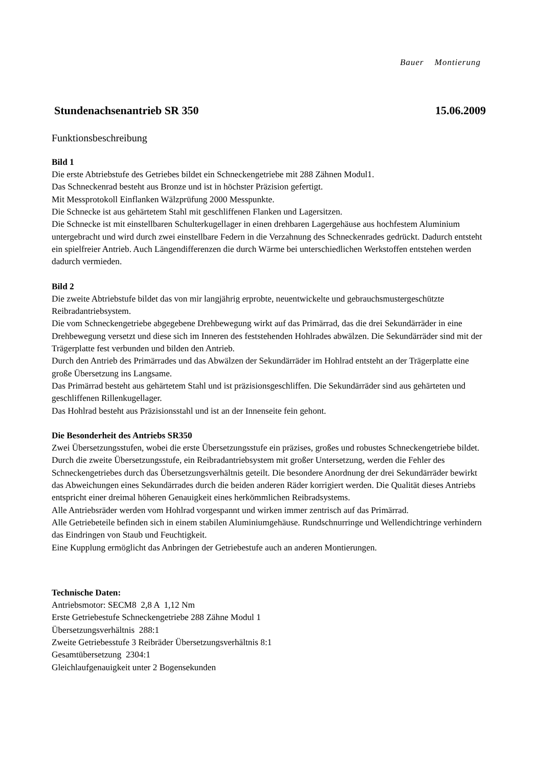Bauer Montierung
Stundenachsenantrieb SR 350 15.06.2009
Funktionsbeschreibung
Bild 1
Die erste Abtriebstufe des Getriebes bildet ein Schneckengetriebe mit 288 Zähnen Modul1.
Das Schneckenrad besteht aus Bronze und ist in höchster Präzision gefertigt.
Mit Messprotokoll Einflanken Wälzprüfung 2000 Messpunkte.
Die Schnecke ist aus gehärtetem Stahl mit geschliffenen Flanken und Lagersitzen.
Die Schnecke ist mit einstellbaren Schulterkugellager in einen drehbaren Lagergehäuse aus hochfestem Aluminium untergebracht und wird durch zwei einstellbare Federn in die Verzahnung des Schneckenrades gedrückt. Dadurch entsteht ein spielfreier Antrieb. Auch Längendifferenzen die durch Wärme bei unterschiedlichen Werkstoffen entstehen werden dadurch vermieden.
Bild 2
Die zweite Abtriebstufe bildet das von mir langjährig erprobte, neuentwickelte und gebrauchsmustergeschützte Reibradantriebsystem.
Die vom Schneckengetriebe abgegebene Drehbewegung wirkt auf das Primärrad, das die drei Sekundärräder in eine Drehbewegung versetzt und diese sich im Inneren des feststehenden Hohlrades abwälzen. Die Sekundärräder sind mit der Trägerplatte fest verbunden und bilden den Antrieb.
Durch den Antrieb des Primärrades und das Abwälzen der Sekundärräder im Hohlrad entsteht an der Trägerplatte eine große Übersetzung ins Langsame.
Das Primärrad besteht aus gehärtetem Stahl und ist präzisionsgeschliffen. Die Sekundärräder sind aus gehärteten und geschliffenen Rillenkugellager.
Das Hohlrad besteht aus Präzisionsstahl und ist an der Innenseite fein gehont.
Die Besonderheit des Antriebs SR350
Zwei Übersetzungsstufen, wobei die erste Übersetzungsstufe ein präzises, großes und robustes Schneckengetriebe bildet. Durch die zweite Übersetzungsstufe, ein Reibradantriebsystem mit großer Untersetzung, werden die Fehler des Schneckengetriebes durch das Übersetzungsverhältnis geteilt. Die besondere Anordnung der drei Sekundärräder bewirkt das Abweichungen eines Sekundärrades durch die beiden anderen Räder korrigiert werden. Die Qualität dieses Antriebs entspricht einer dreimal höheren Genauigkeit eines herkömmlichen Reibradsystems.
Alle Antriebsräder werden vom Hohlrad vorgespannt und wirken immer zentrisch auf das Primärrad.
Alle Getriebeteile befinden sich in einem stabilen Aluminiumgehäuse. Rundschnurringe und Wellendichtringe verhindern das Eindringen von Staub und Feuchtigkeit.
Eine Kupplung ermöglicht das Anbringen der Getriebestufe auch an anderen Montierungen.
Technische Daten:
Antriebsmotor: SECM8 2,8 A 1,12 Nm
Erste Getriebestufe Schneckengetriebe 288 Zähne Modul 1
Übersetzungsverhältnis 288:1
Zweite Getriebesstufe 3 Reibräder Übersetzungsverhältnis 8:1
Gesamtübersetzung 2304:1
Gleichlaufgenauigkeit unter 2 Bogensekunden